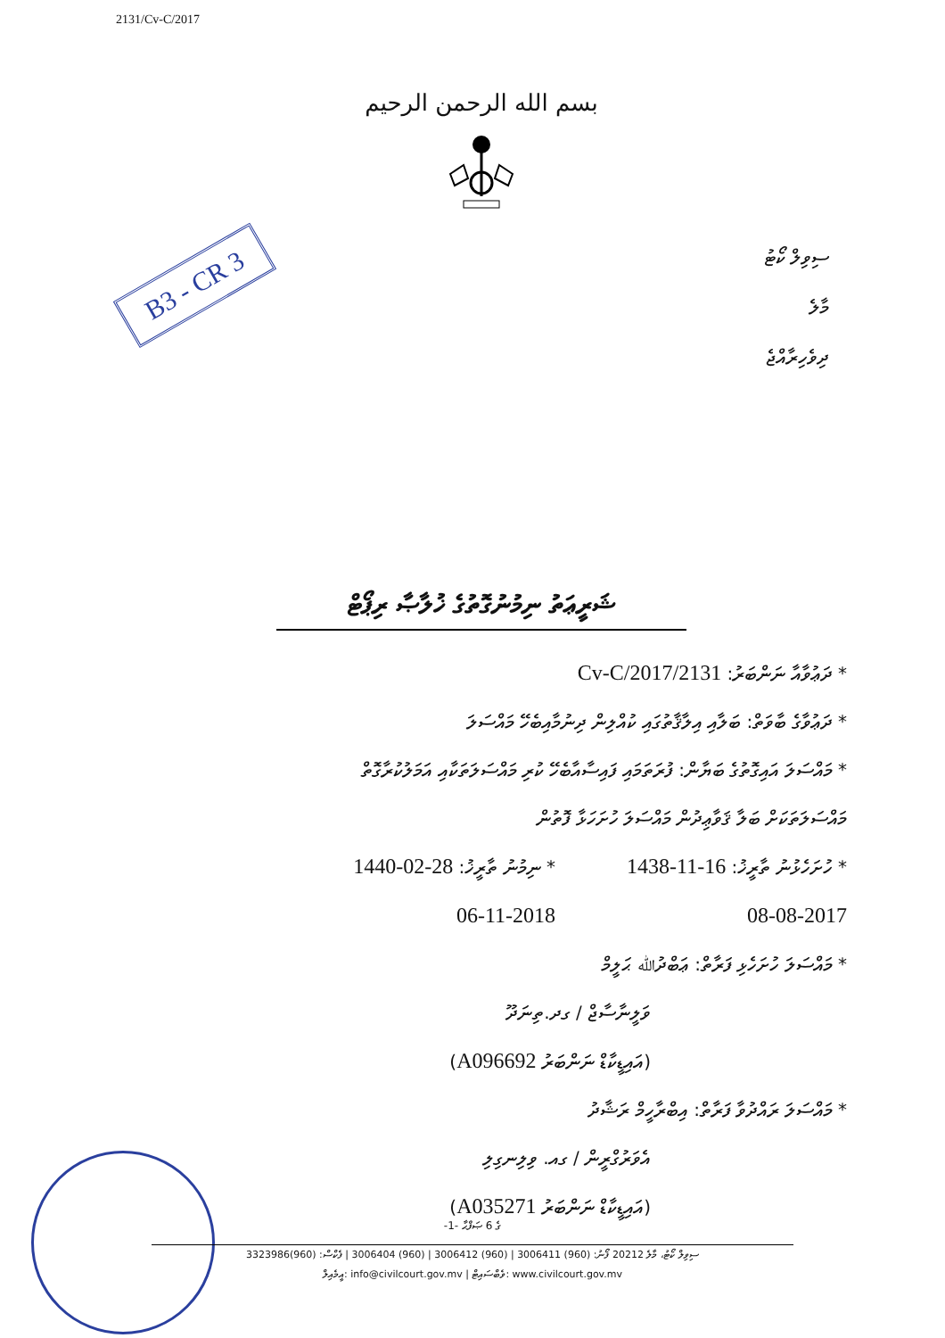2131/Cv-C/2017
بسم الله الرحمن الرحيم
B3 - CR 3
ސިވިލް ކޯޓު
މާލެ
ދިވެހިރާއްޖެ
ޝަރީޢަތު ނިމުނުގޮތުގެ ޚުލާޞާ ރިޕޯޓް
* ދަޢުވާއާ ނަންބަރު: 2131/Cv-C/2017
* ދަޢުވާގެ ބާވަތް: ބަލާއި އިލާޤާތުގައި ކުއްލިން ދިނުމާއިބެހޭ މައްސަލަ
* މައްސަލަ އައިގޮތުގެ ބަޔާން: ފުރަތަމައި ފައިސާއާބެހޭ ކުރި މައްސަލަތަކާއި އަމަލުކުރާގޮތް
މައްސަލަތަކަށް ބަލާ ޤަވާޢިދުން މައްސަލަ ހުށަހަޅާ ފޮތުން
* ހުށަހެޅުނު ތާރީޚު: 16-11-1438
08-08-2017
* ނިމުނު ތާރީޚު: 28-02-1440
06-11-2018
* މައްސަލަ ހުށަހެޅި ފަރާތް: ޢަބްދުﷲ ޙަލީމް
ވަލީނާސާޖް / ގދ.ތިނަދޫ
(އައިޑީކާޑް ނަންބަރު A096692)
* މައްސަލަ ރައްދުވާ ފަރާތް: އިބްރާހީމް ރަޝާދު
އެވަރުގްރީން / ގއ. ވިލިނގިލި
(އައިޑީކާޑް ނަންބަރު A035271)
-1- ގެ 6 ޞަފްޙާ
ސިވިލް ކޯޓު، މާލެ 20212 ފޯނު: (960) 3006411 | (960) 3006412 | (960) 3006404 | ފެކްސް: (960)3323986
އީމެއިލް: info@civilcourt.gov.mv | ވެބްސައިޓް: www.civilcourt.gov.mv